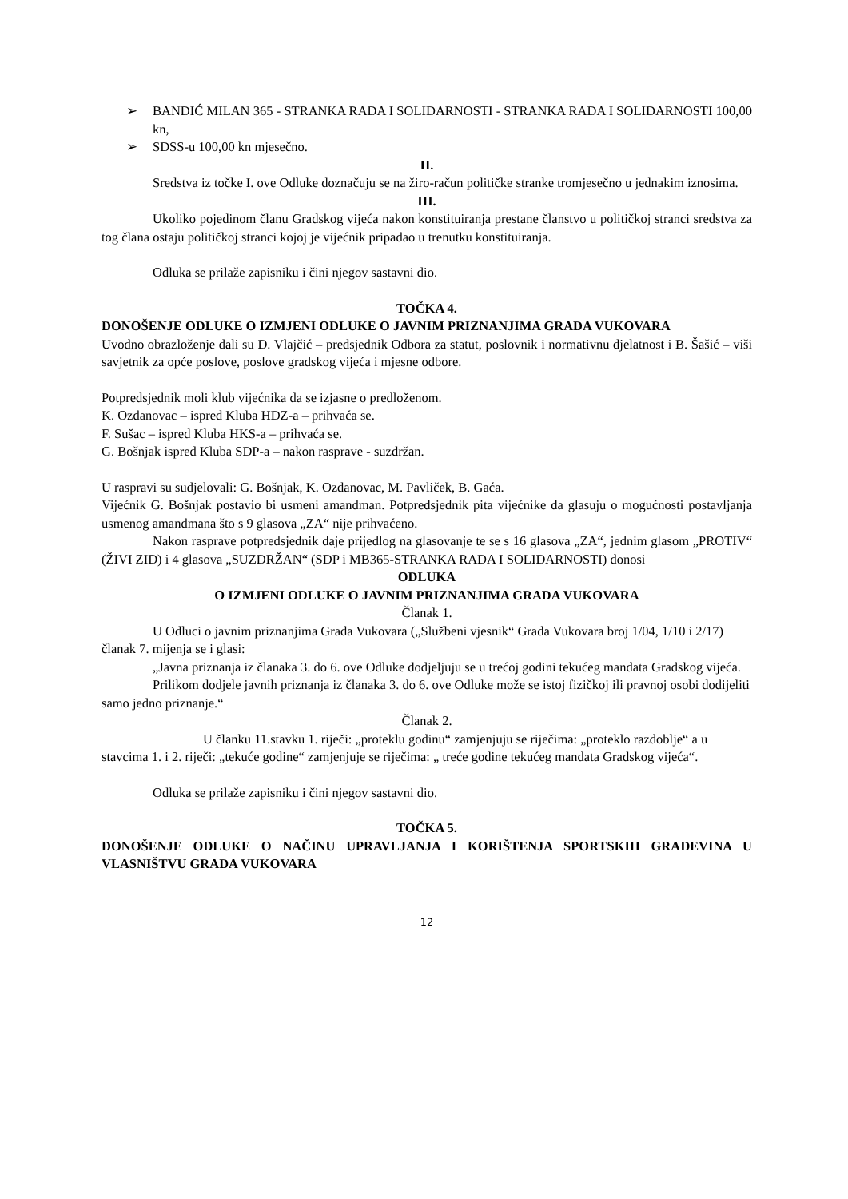➢ BANDIĆ MILAN 365 - STRANKA RADA I SOLIDARNOSTI - STRANKA RADA I SOLIDARNOSTI 100,00 kn,
➢ SDSS-u 100,00 kn mjesečno.
II.
Sredstva iz točke I. ove Odluke doznačuju se na žiro-račun političke stranke tromjesečno u jednakim iznosima.
III.
Ukoliko pojedinom članu Gradskog vijeća nakon konstituiranja prestane članstvo u političkoj stranci sredstva za tog člana ostaju političkoj stranci kojoj je vijećnik pripadao u trenutku konstituiranja.
Odluka se prilaže zapisniku i čini njegov sastavni dio.
TOČKA 4.
DONOŠENJE ODLUKE O IZMJENI ODLUKE O JAVNIM PRIZNANJIMA GRADA VUKOVARA
Uvodno obrazloženje dali su D. Vlajčić – predsjednik Odbora za statut, poslovnik i normativnu djelatnost i B. Šašić – viši savjetnik za opće poslove, poslove gradskog vijeća i mjesne odbore.
Potpredsjednik moli klub vijećnika da se izjasne o predloženom.
K. Ozdanovac – ispred Kluba HDZ-a – prihvaća se.
F. Sušac – ispred Kluba HKS-a – prihvaća se.
G. Bošnjak ispred Kluba SDP-a – nakon rasprave - suzdržan.
U raspravi su sudjelovali: G. Bošnjak, K. Ozdanovac, M. Pavliček, B. Gaća.
Vijećnik G. Bošnjak postavio bi usmeni amandman. Potpredsjednik pita vijećnike da glasuju o mogućnosti postavljanja usmenog amandmana što s 9 glasova „ZA“ nije prihvaćeno.
Nakon rasprave potpredsjednik daje prijedlog na glasovanje te se s 16 glasova „ZA“, jednim glasom „PROTIV“ (ŽIVI ZID) i 4 glasova „SUZDRŽAN“ (SDP i MB365-STRANKA RADA I SOLIDARNOSTI) donosi
ODLUKA
O IZMJENI ODLUKE O JAVNIM PRIZNANJIMA GRADA VUKOVARA
Članak 1.
U Odluci o javnim priznanjima Grada Vukovara („Službeni vjesnik“ Grada Vukovara broj 1/04, 1/10 i 2/17) članak 7. mijenja se i glasi:
„Javna priznanja iz članaka 3. do 6. ove Odluke dodjeljuju se u trećoj godini tekućeg mandata Gradskog vijeća.
Prilikom dodjele javnih priznanja iz članaka 3. do 6. ove Odluke može se istoj fizičkoj ili pravnoj osobi dodijeliti samo jedno priznanje.“
Članak 2.
U članku 11.stavku 1. riječi: „proteklu godinu“ zamjenjuju se riječima: „proteklo razdoblje“ a u stavcima 1. i 2. riječi: „tekuće godine“ zamjenjuje se riječima: „ treće godine tekućeg mandata Gradskog vijeća“.
Odluka se prilaže zapisniku i čini njegov sastavni dio.
TOČKA 5.
DONOŠENJE ODLUKE O NAČINU UPRAVLJANJA I KORIŠTENJA SPORTSKIH GRAĐEVINA U VLASNIŠTVU GRADA VUKOVARA
12